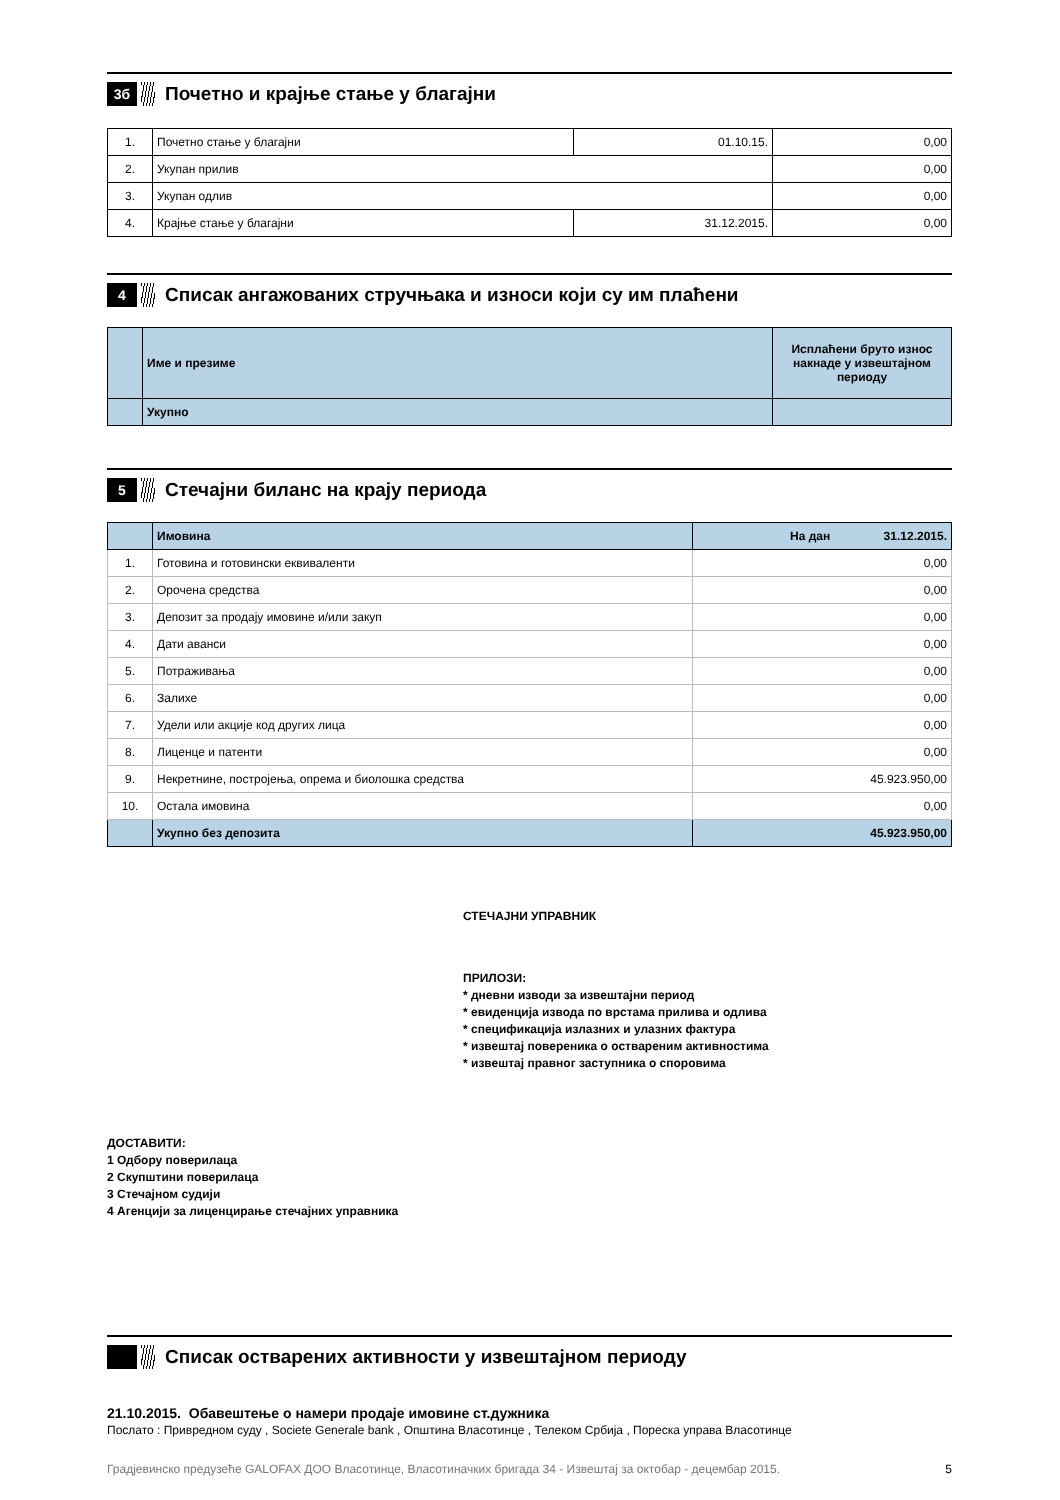3б
Почетно и крајње стање у благајни
| 1. | Почетно стање у благајни | 01.10.15. | 0,00 |
| 2. | Укупан прилив | | 0,00 |
| 3. | Укупан одлив | | 0,00 |
| 4. | Крајње стање у благајни | 31.12.2015. | 0,00 |
4
Списак ангажованих стручњака и износи који су им плаћени
| | Име и презиме | Исплаћени бруто износ накнаде у извештајном периоду |
| | Укупно | |
5
Стечајни биланс на крају периода
| | Имовина | На дан 31.12.2015. |
| 1. | Готовина и готовински еквиваленти | 0,00 |
| 2. | Орочена средства | 0,00 |
| 3. | Депозит за продају имовине и/или закуп | 0,00 |
| 4. | Дати аванси | 0,00 |
| 5. | Потраживања | 0,00 |
| 6. | Залихе | 0,00 |
| 7. | Удели или акције код других лица | 0,00 |
| 8. | Лиценце и патенти | 0,00 |
| 9. | Некретнине, постројења, опрема и биолошка средства | 45.923.950,00 |
| 10. | Остала имовина | 0,00 |
| | Укупно без депозита | 45.923.950,00 |
СТЕЧАЈНИ УПРАВНИК
ПРИЛОЗИ:
* дневни изводи за извештајни период
* евиденција извода по врстама прилива и одлива
* спецификација излазних и улазних фактура
* извештај повереника о оствареним активностима
* извештај правног заступника о споровима
ДОСТАВИТИ:
1 Одбору поверилаца
2 Скупштини поверилаца
3 Стечајном судији
4 Агенцији за лиценцирање стечајних управника
Списак остварених активности у извештајном периоду
21.10.2015. Обавештење о намери продаје имовине ст.дужника
Послато : Привредном суду , Societe Generale bank , Општина Власотинце , Телеком Србија , Пореска управа Власотинце
Градјевинско предузеће GALOFAX ДОО Власотинце, Власотиначких бригада 34 - Извештај за октобар - децембар 2015. 5